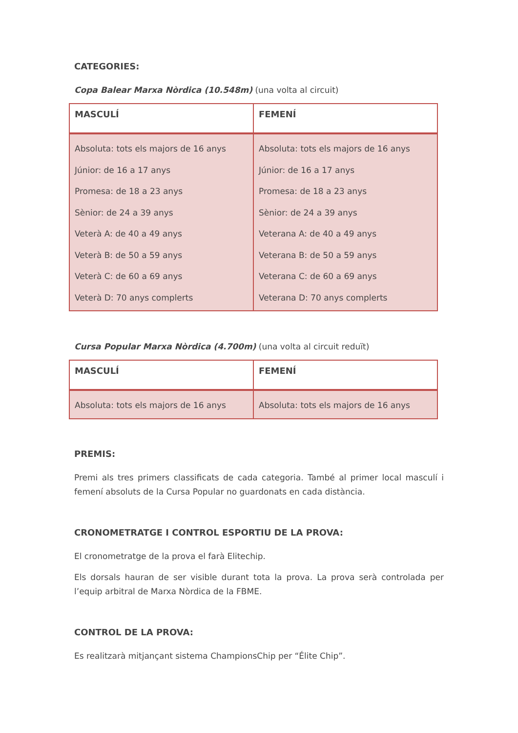CATEGORIES:
Copa Balear Marxa Nòrdica (10.548m) (una volta al circuit)
| MASCULÍ | FEMENÍ |
| --- | --- |
| Absoluta: tots els majors de 16 anys Júnior: de 16 a 17 anys Promesa: de 18 a 23 anys Sènior: de 24 a 39 anys Veterà A: de 40 a 49 anys Veterà B: de 50 a 59 anys Veterà C: de 60 a 69 anys Veterà D: 70 anys complerts | Absoluta: tots els majors de 16 anys Júnior: de 16 a 17 anys Promesa: de 18 a 23 anys Sènior: de 24 a 39 anys Veterana A: de 40 a 49 anys Veterana B: de 50 a 59 anys Veterana C: de 60 a 69 anys Veterana D: 70 anys complerts |
Cursa Popular Marxa Nòrdica (4.700m) (una volta al circuit reduït)
| MASCULÍ | FEMENÍ |
| --- | --- |
| Absoluta: tots els majors de 16 anys | Absoluta: tots els majors de 16 anys |
PREMIS:
Premi als tres primers classificats de cada categoria. També al primer local masculí i femení absoluts de la Cursa Popular no guardonats en cada distància.
CRONOMETRATGE I CONTROL ESPORTIU DE LA PROVA:
El cronometratge de la prova el farà Elitechip.
Els dorsals hauran de ser visible durant tota la prova. La prova serà controlada per l’equip arbitral de Marxa Nòrdica de la FBME.
CONTROL DE LA PROVA:
Es realitzarà mitjançant sistema ChampionsChip per “Élite Chip”.